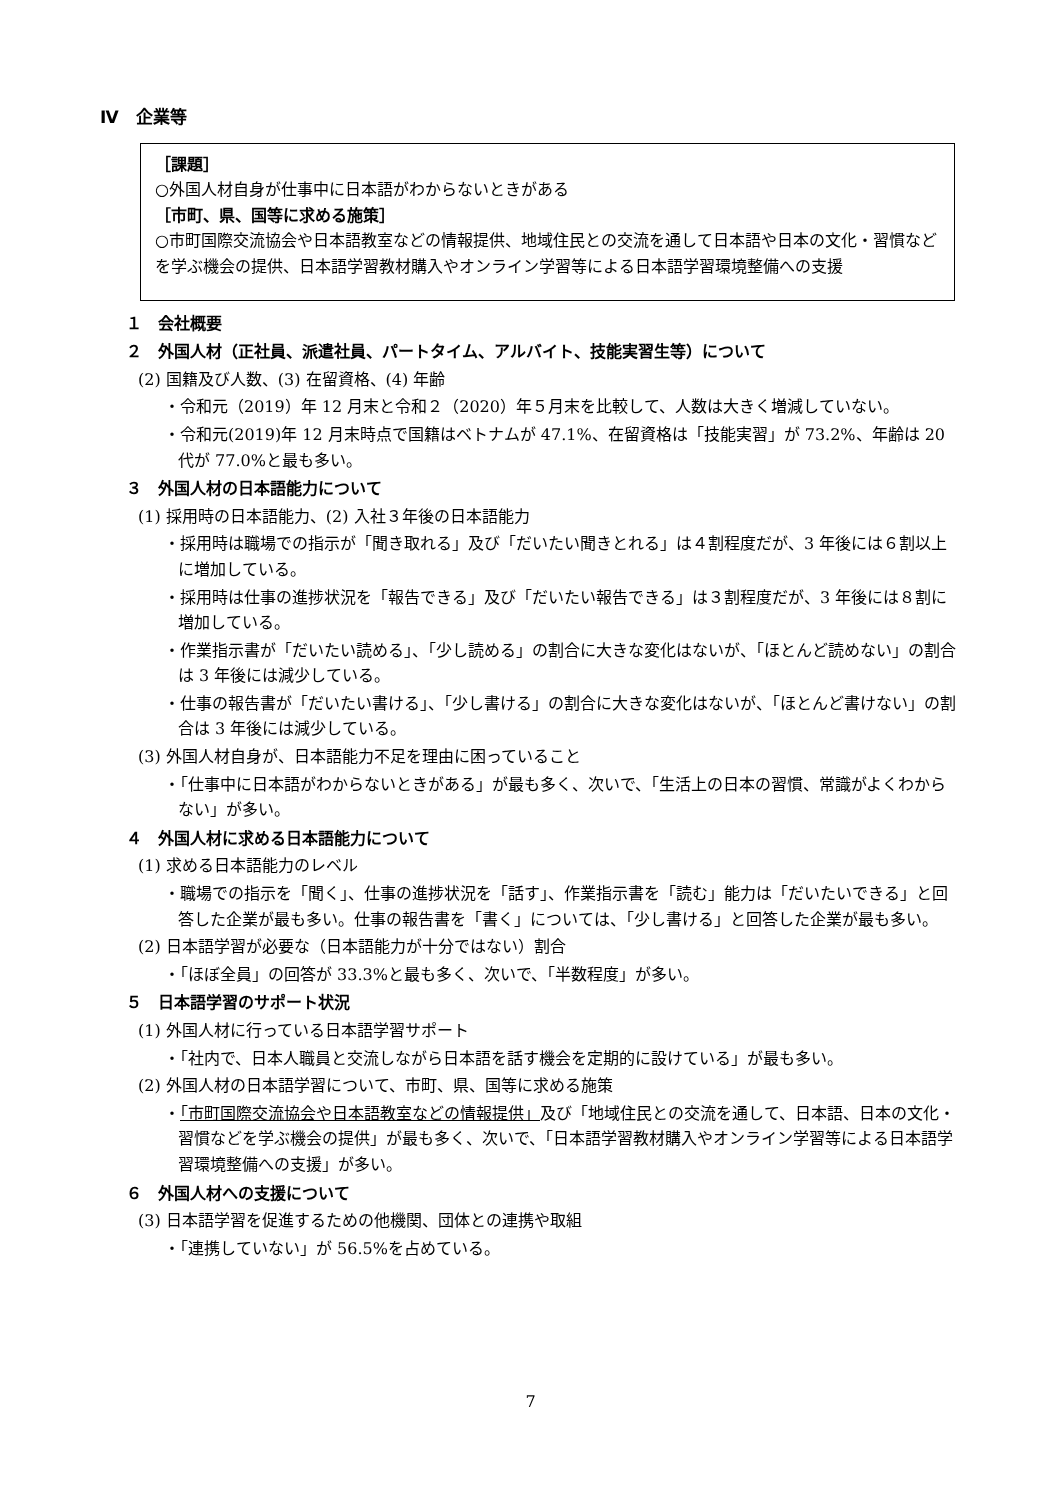Ⅳ　企業等
［課題］
○外国人材自身が仕事中に日本語がわからないときがある
［市町、県、国等に求める施策］
○市町国際交流協会や日本語教室などの情報提供、地域住民との交流を通して日本語や日本の文化・習慣などを学ぶ機会の提供、日本語学習教材購入やオンライン学習等による日本語学習環境整備への支援
１　会社概要
２　外国人材（正社員、派遣社員、パートタイム、アルバイト、技能実習生等）について
(2) 国籍及び人数、(3) 在留資格、(4) 年齢
・令和元（2019）年 12 月末と令和２（2020）年５月末を比較して、人数は大きく増減していない。
・令和元(2019)年 12 月末時点で国籍はベトナムが 47.1%、在留資格は「技能実習」が 73.2%、年齢は 20 代が 77.0%と最も多い。
３　外国人材の日本語能力について
(1) 採用時の日本語能力、(2) 入社３年後の日本語能力
・採用時は職場での指示が「聞き取れる」及び「だいたい聞きとれる」は４割程度だが、3 年後には６割以上に増加している。
・採用時は仕事の進捗状況を「報告できる」及び「だいたい報告できる」は３割程度だが、3 年後には８割に増加している。
・作業指示書が「だいたい読める」、「少し読める」の割合に大きな変化はないが、「ほとんど読めない」の割合は 3 年後には減少している。
・仕事の報告書が「だいたい書ける」、「少し書ける」の割合に大きな変化はないが、「ほとんど書けない」の割合は 3 年後には減少している。
(3) 外国人材自身が、日本語能力不足を理由に困っていること
・「仕事中に日本語がわからないときがある」が最も多く、次いで、「生活上の日本の習慣、常識がよくわからない」が多い。
４　外国人材に求める日本語能力について
(1) 求める日本語能力のレベル
・職場での指示を「聞く」、仕事の進捗状況を「話す」、作業指示書を「読む」能力は「だいたいできる」と回答した企業が最も多い。仕事の報告書を「書く」については、「少し書ける」と回答した企業が最も多い。
(2) 日本語学習が必要な（日本語能力が十分ではない）割合
・「ほぼ全員」の回答が 33.3%と最も多く、次いで、「半数程度」が多い。
５　日本語学習のサポート状況
(1) 外国人材に行っている日本語学習サポート
・「社内で、日本人職員と交流しながら日本語を話す機会を定期的に設けている」が最も多い。
(2) 外国人材の日本語学習について、市町、県、国等に求める施策
・「市町国際交流協会や日本語教室などの情報提供」及び「地域住民との交流を通して、日本語、日本の文化・習慣などを学ぶ機会の提供」が最も多く、次いで、「日本語学習教材購入やオンライン学習等による日本語学習環境整備への支援」が多い。
６　外国人材への支援について
(3) 日本語学習を促進するための他機関、団体との連携や取組
・「連携していない」が 56.5%を占めている。
7